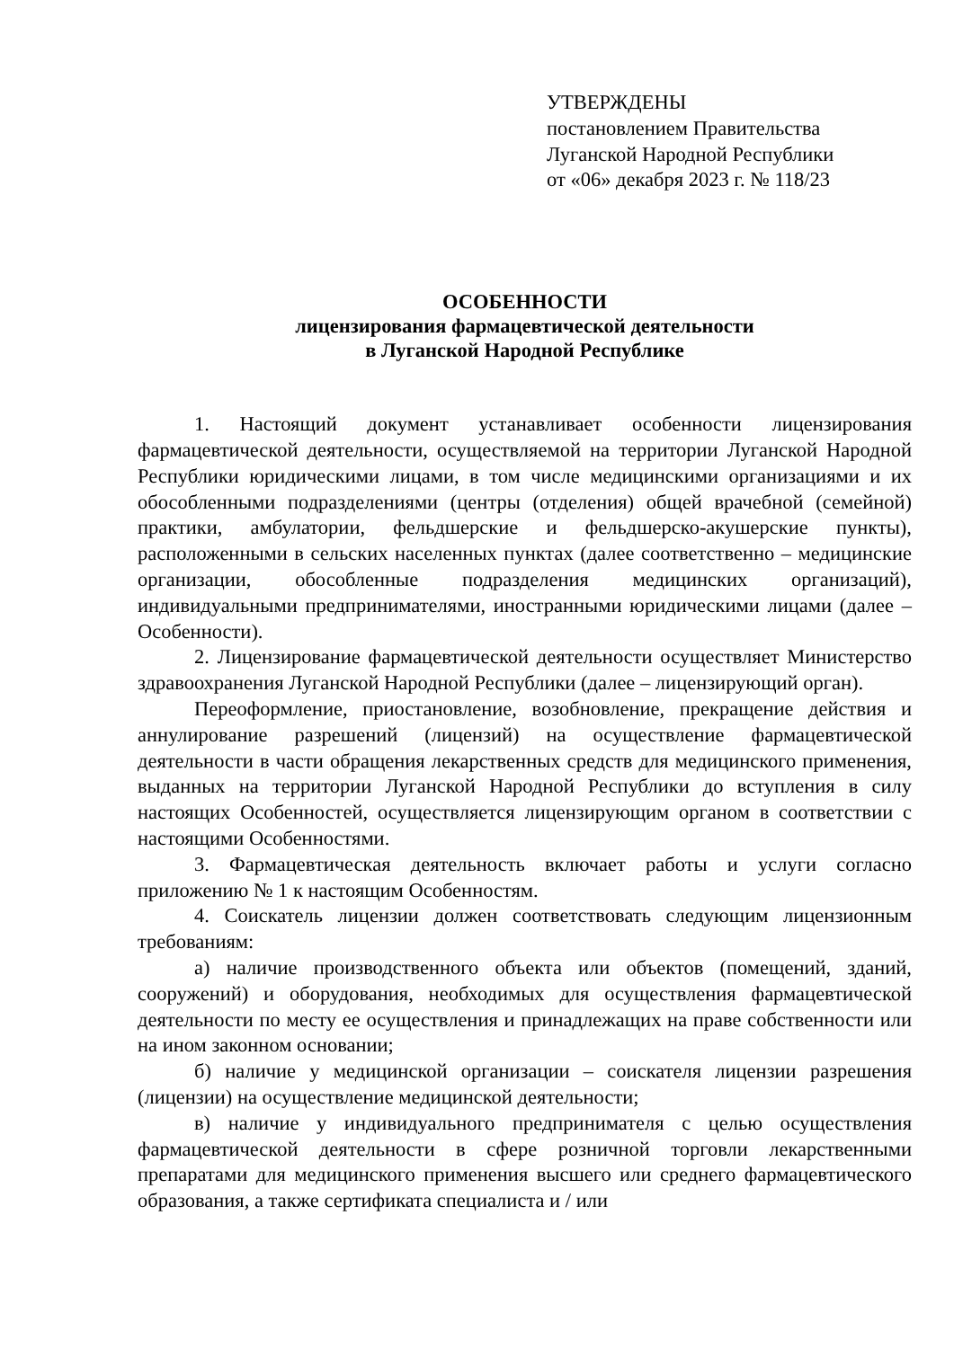УТВЕРЖДЕНЫ
постановлением Правительства
Луганской Народной Республики
от «06» декабря 2023 г. № 118/23
ОСОБЕННОСТИ
лицензирования фармацевтической деятельности
в Луганской Народной Республике
1. Настоящий документ устанавливает особенности лицензирования фармацевтической деятельности, осуществляемой на территории Луганской Народной Республики юридическими лицами, в том числе медицинскими организациями и их обособленными подразделениями (центры (отделения) общей врачебной (семейной) практики, амбулатории, фельдшерские и фельдшерско-акушерские пункты), расположенными в сельских населенных пунктах (далее соответственно – медицинские организации, обособленные подразделения медицинских организаций), индивидуальными предпринимателями, иностранными юридическими лицами (далее – Особенности).
2. Лицензирование фармацевтической деятельности осуществляет Министерство здравоохранения Луганской Народной Республики (далее – лицензирующий орган).
Переоформление, приостановление, возобновление, прекращение действия и аннулирование разрешений (лицензий) на осуществление фармацевтической деятельности в части обращения лекарственных средств для медицинского применения, выданных на территории Луганской Народной Республики до вступления в силу настоящих Особенностей, осуществляется лицензирующим органом в соответствии с настоящими Особенностями.
3. Фармацевтическая деятельность включает работы и услуги согласно приложению № 1 к настоящим Особенностям.
4. Соискатель лицензии должен соответствовать следующим лицензионным требованиям:
а) наличие производственного объекта или объектов (помещений, зданий, сооружений) и оборудования, необходимых для осуществления фармацевтической деятельности по месту ее осуществления и принадлежащих на праве собственности или на ином законном основании;
б) наличие у медицинской организации – соискателя лицензии разрешения (лицензии) на осуществление медицинской деятельности;
в) наличие у индивидуального предпринимателя с целью осуществления фармацевтической деятельности в сфере розничной торговли лекарственными препаратами для медицинского применения высшего или среднего фармацевтического образования, а также сертификата специалиста и / или